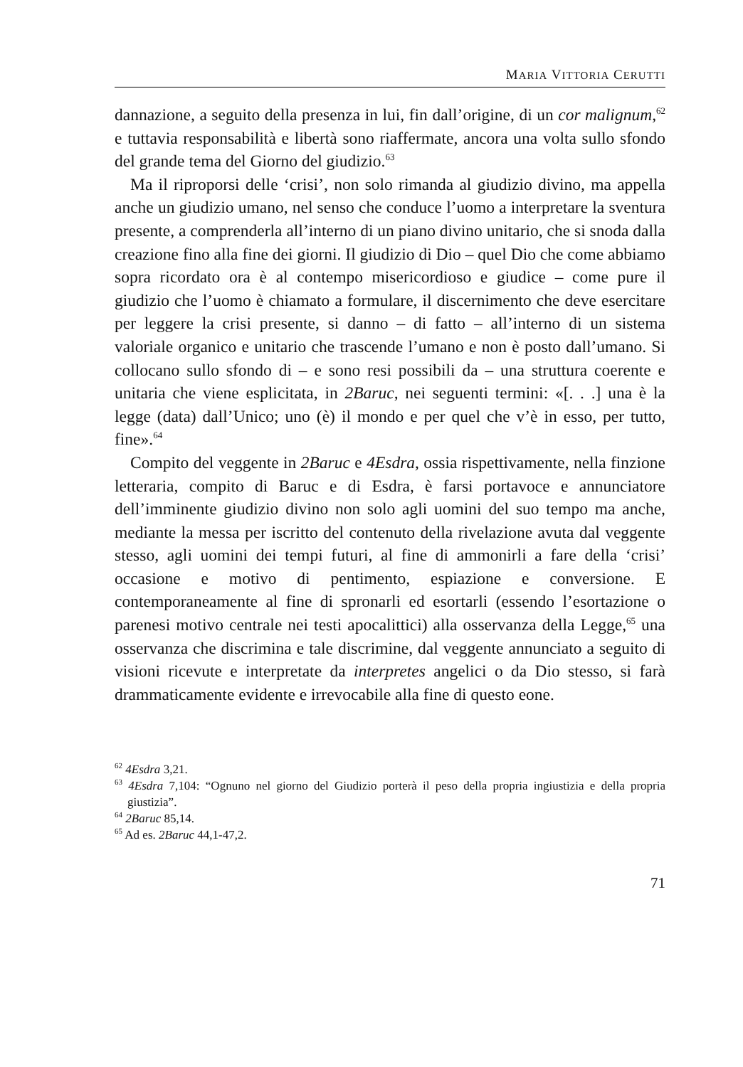MARIA VITTORIA CERUTTI
dannazione, a seguito della presenza in lui, fin dall’origine, di un cor malignum,<sup>62</sup> e tuttavia responsabilità e libertà sono riaffermate, ancora una volta sullo sfondo del grande tema del Giorno del giudizio.<sup>63</sup>
Ma il riproporsi delle ‘crisi’, non solo rimanda al giudizio divino, ma appella anche un giudizio umano, nel senso che conduce l’uomo a interpretare la sventura presente, a comprenderla all’interno di un piano divino unitario, che si snoda dalla creazione fino alla fine dei giorni. Il giudizio di Dio – quel Dio che come abbiamo sopra ricordato ora è al contempo misericordioso e giudice – come pure il giudizio che l’uomo è chiamato a formulare, il discernimento che deve esercitare per leggere la crisi presente, si danno – di fatto – all’interno di un sistema valoriale organico e unitario che trascende l’umano e non è posto dall’umano. Si collocano sullo sfondo di – e sono resi possibili da – una struttura coerente e unitaria che viene esplicitata, in 2Baruc, nei seguenti termini: «[. . .] una è la legge (data) dall’Unico; uno (è) il mondo e per quel che v’è in esso, per tutto, fine».<sup>64</sup>
Compito del veggente in 2Baruc e 4Esdra, ossia rispettivamente, nella finzione letteraria, compito di Baruc e di Esdra, è farsi portavoce e annunciatore dell’imminente giudizio divino non solo agli uomini del suo tempo ma anche, mediante la messa per iscritto del contenuto della rivelazione avuta dal veggente stesso, agli uomini dei tempi futuri, al fine di ammonirli a fare della ‘crisi’ occasione e motivo di pentimento, espiazione e conversione. E contemporaneamente al fine di spronarli ed esortarli (essendo l’esortazione o parenesi motivo centrale nei testi apocalittici) alla osservanza della Legge,<sup>65</sup> una osservanza che discrimina e tale discrimine, dal veggente annunciato a seguito di visioni ricevute e interpretate da interpretes angelici o da Dio stesso, si farà drammaticamente evidente e irrevocabile alla fine di questo eone.
<sup>62</sup> 4Esdra 3,21.
<sup>63</sup> 4Esdra 7,104: “Ognuno nel giorno del Giudizio porterà il peso della propria ingiustizia e della propria giustizia”.
<sup>64</sup> 2Baruc 85,14.
<sup>65</sup> Ad es. 2Baruc 44,1-47,2.
71